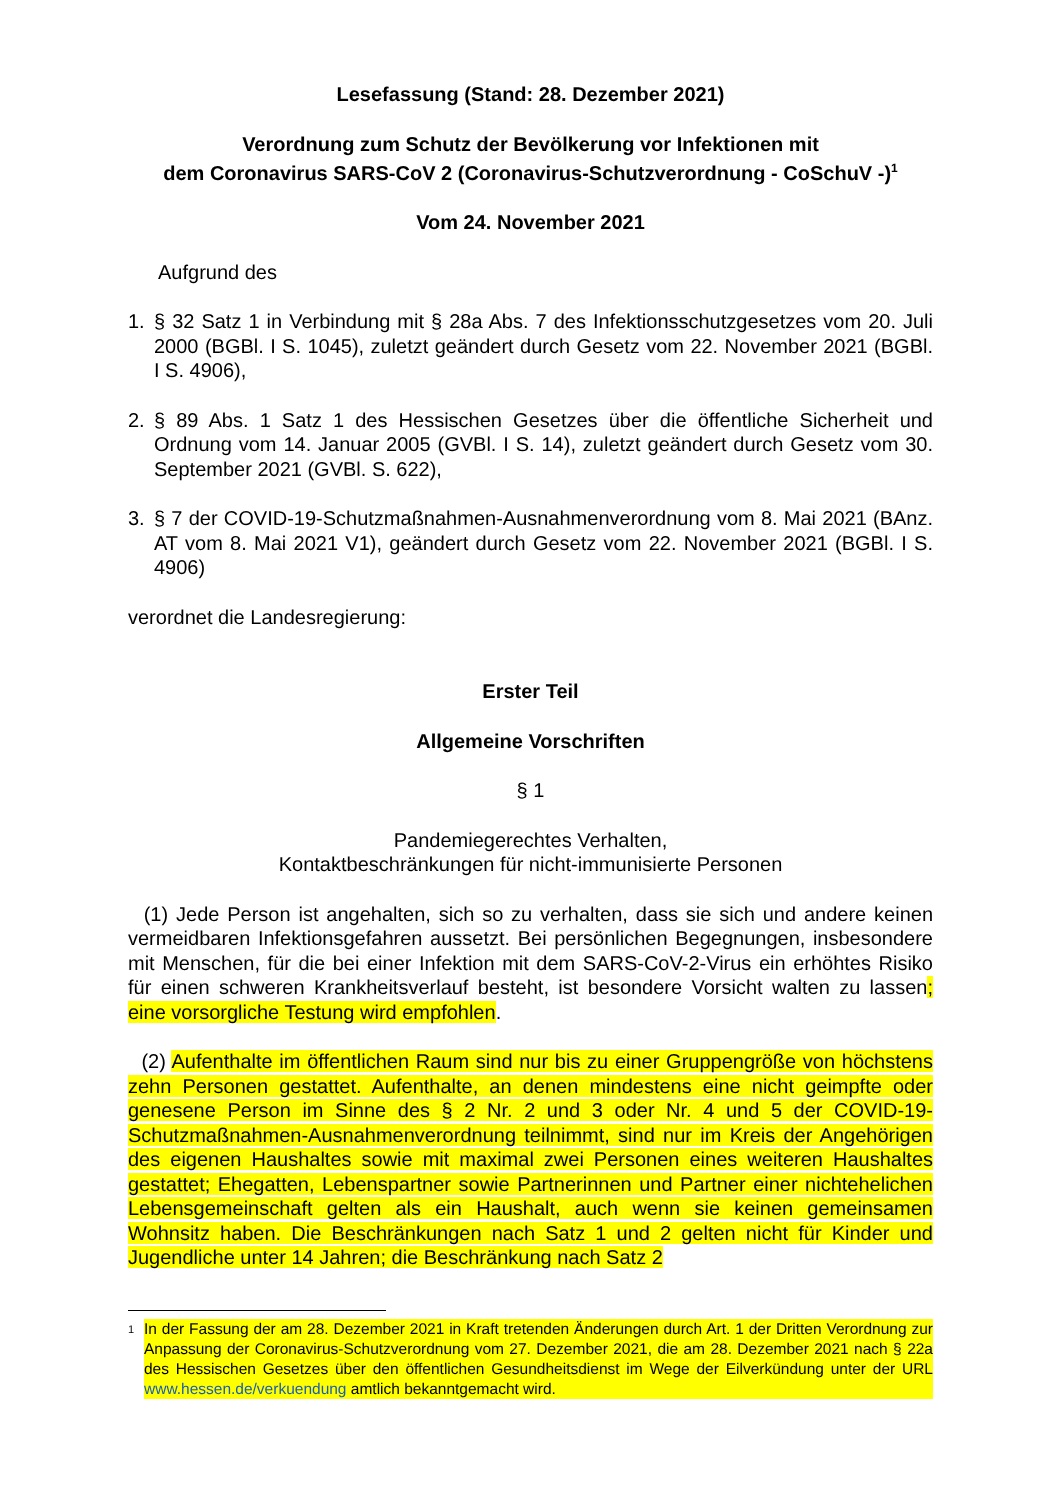Lesefassung (Stand: 28. Dezember 2021)
Verordnung zum Schutz der Bevölkerung vor Infektionen mit
dem Coronavirus SARS-CoV 2 (Coronavirus-Schutzverordnung - CoSchuV -)<sup>1</sup>
Vom 24. November 2021
Aufgrund des
1. § 32 Satz 1 in Verbindung mit § 28a Abs. 7 des Infektionsschutzgesetzes vom 20. Juli 2000 (BGBl. I S. 1045), zuletzt geändert durch Gesetz vom 22. November 2021 (BGBl. I S. 4906),
2. § 89 Abs. 1 Satz 1 des Hessischen Gesetzes über die öffentliche Sicherheit und Ordnung vom 14. Januar 2005 (GVBl. I S. 14), zuletzt geändert durch Gesetz vom 30. September 2021 (GVBl. S. 622),
3. § 7 der COVID-19-Schutzmaßnahmen-Ausnahmenverordnung vom 8. Mai 2021 (BAnz. AT vom 8. Mai 2021 V1), geändert durch Gesetz vom 22. November 2021 (BGBl. I S. 4906)
verordnet die Landesregierung:
Erster Teil
Allgemeine Vorschriften
§ 1
Pandemiegerechtes Verhalten,
Kontaktbeschränkungen für nicht-immunisierte Personen
(1) Jede Person ist angehalten, sich so zu verhalten, dass sie sich und andere keinen vermeidbaren Infektionsgefahren aussetzt. Bei persönlichen Begegnungen, insbesondere mit Menschen, für die bei einer Infektion mit dem SARS-CoV-2-Virus ein erhöhtes Risiko für einen schweren Krankheitsverlauf besteht, ist besondere Vorsicht walten zu lassen; eine vorsorgliche Testung wird empfohlen.
(2) Aufenthalte im öffentlichen Raum sind nur bis zu einer Gruppengröße von höchstens zehn Personen gestattet. Aufenthalte, an denen mindestens eine nicht geimpfte oder genesene Person im Sinne des § 2 Nr. 2 und 3 oder Nr. 4 und 5 der COVID-19-Schutzmaßnahmen-Ausnahmenverordnung teilnimmt, sind nur im Kreis der Angehörigen des eigenen Haushaltes sowie mit maximal zwei Personen eines weiteren Haushaltes gestattet; Ehegatten, Lebenspartner sowie Partnerinnen und Partner einer nichtehelichen Lebensgemeinschaft gelten als ein Haushalt, auch wenn sie keinen gemeinsamen Wohnsitz haben. Die Beschränkungen nach Satz 1 und 2 gelten nicht für Kinder und Jugendliche unter 14 Jahren; die Beschränkung nach Satz 2
1 In der Fassung der am 28. Dezember 2021 in Kraft tretenden Änderungen durch Art. 1 der Dritten Verordnung zur Anpassung der Coronavirus-Schutzverordnung vom 27. Dezember 2021, die am 28. Dezember 2021 nach § 22a des Hessischen Gesetzes über den öffentlichen Gesundheitsdienst im Wege der Eilverkündung unter der URL www.hessen.de/verkuendung amtlich bekanntgemacht wird.